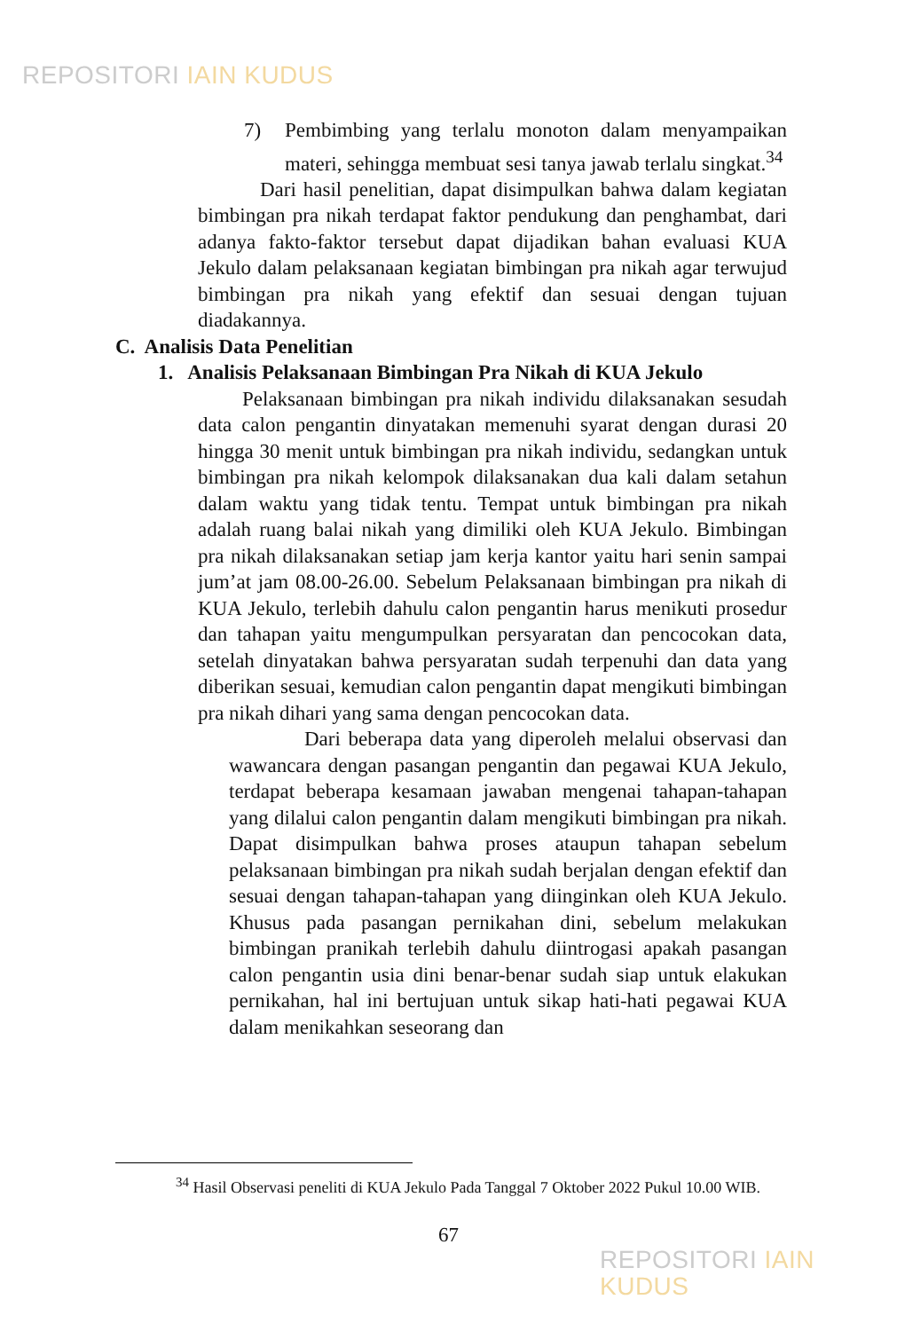REPOSITORI IAIN KUDUS
7) Pembimbing yang terlalu monoton dalam menyampaikan materi, sehingga membuat sesi tanya jawab terlalu singkat.<sup>34</sup>
Dari hasil penelitian, dapat disimpulkan bahwa dalam kegiatan bimbingan pra nikah terdapat faktor pendukung dan penghambat, dari adanya fakto-faktor tersebut dapat dijadikan bahan evaluasi KUA Jekulo dalam pelaksanaan kegiatan bimbingan pra nikah agar terwujud bimbingan pra nikah yang efektif dan sesuai dengan tujuan diadakannya.
C. Analisis Data Penelitian
1. Analisis Pelaksanaan Bimbingan Pra Nikah di KUA Jekulo
Pelaksanaan bimbingan pra nikah individu dilaksanakan sesudah data calon pengantin dinyatakan memenuhi syarat dengan durasi 20 hingga 30 menit untuk bimbingan pra nikah individu, sedangkan untuk bimbingan pra nikah kelompok dilaksanakan dua kali dalam setahun dalam waktu yang tidak tentu. Tempat untuk bimbingan pra nikah adalah ruang balai nikah yang dimiliki oleh KUA Jekulo. Bimbingan pra nikah dilaksanakan setiap jam kerja kantor yaitu hari senin sampai jum’at jam 08.00-26.00. Sebelum Pelaksanaan bimbingan pra nikah di KUA Jekulo, terlebih dahulu calon pengantin harus menikuti prosedur dan tahapan yaitu mengumpulkan persyaratan dan pencocokan data, setelah dinyatakan bahwa persyaratan sudah terpenuhi dan data yang diberikan sesuai, kemudian calon pengantin dapat mengikuti bimbingan pra nikah dihari yang sama dengan pencocokan data.
Dari beberapa data yang diperoleh melalui observasi dan wawancara dengan pasangan pengantin dan pegawai KUA Jekulo, terdapat beberapa kesamaan jawaban mengenai tahapan-tahapan yang dilalui calon pengantin dalam mengikuti bimbingan pra nikah. Dapat disimpulkan bahwa proses ataupun tahapan sebelum pelaksanaan bimbingan pra nikah sudah berjalan dengan efektif dan sesuai dengan tahapan-tahapan yang diinginkan oleh KUA Jekulo. Khusus pada pasangan pernikahan dini, sebelum melakukan bimbingan pranikah terlebih dahulu diintrogasi apakah pasangan calon pengantin usia dini benar-benar sudah siap untuk elakukan pernikahan, hal ini bertujuan untuk sikap hati-hati pegawai KUA dalam menikahkan seseorang dan
<sup>34</sup> Hasil Observasi peneliti di KUA Jekulo Pada Tanggal 7 Oktober 2022 Pukul 10.00 WIB.
67
REPOSITORI IAIN KUDUS